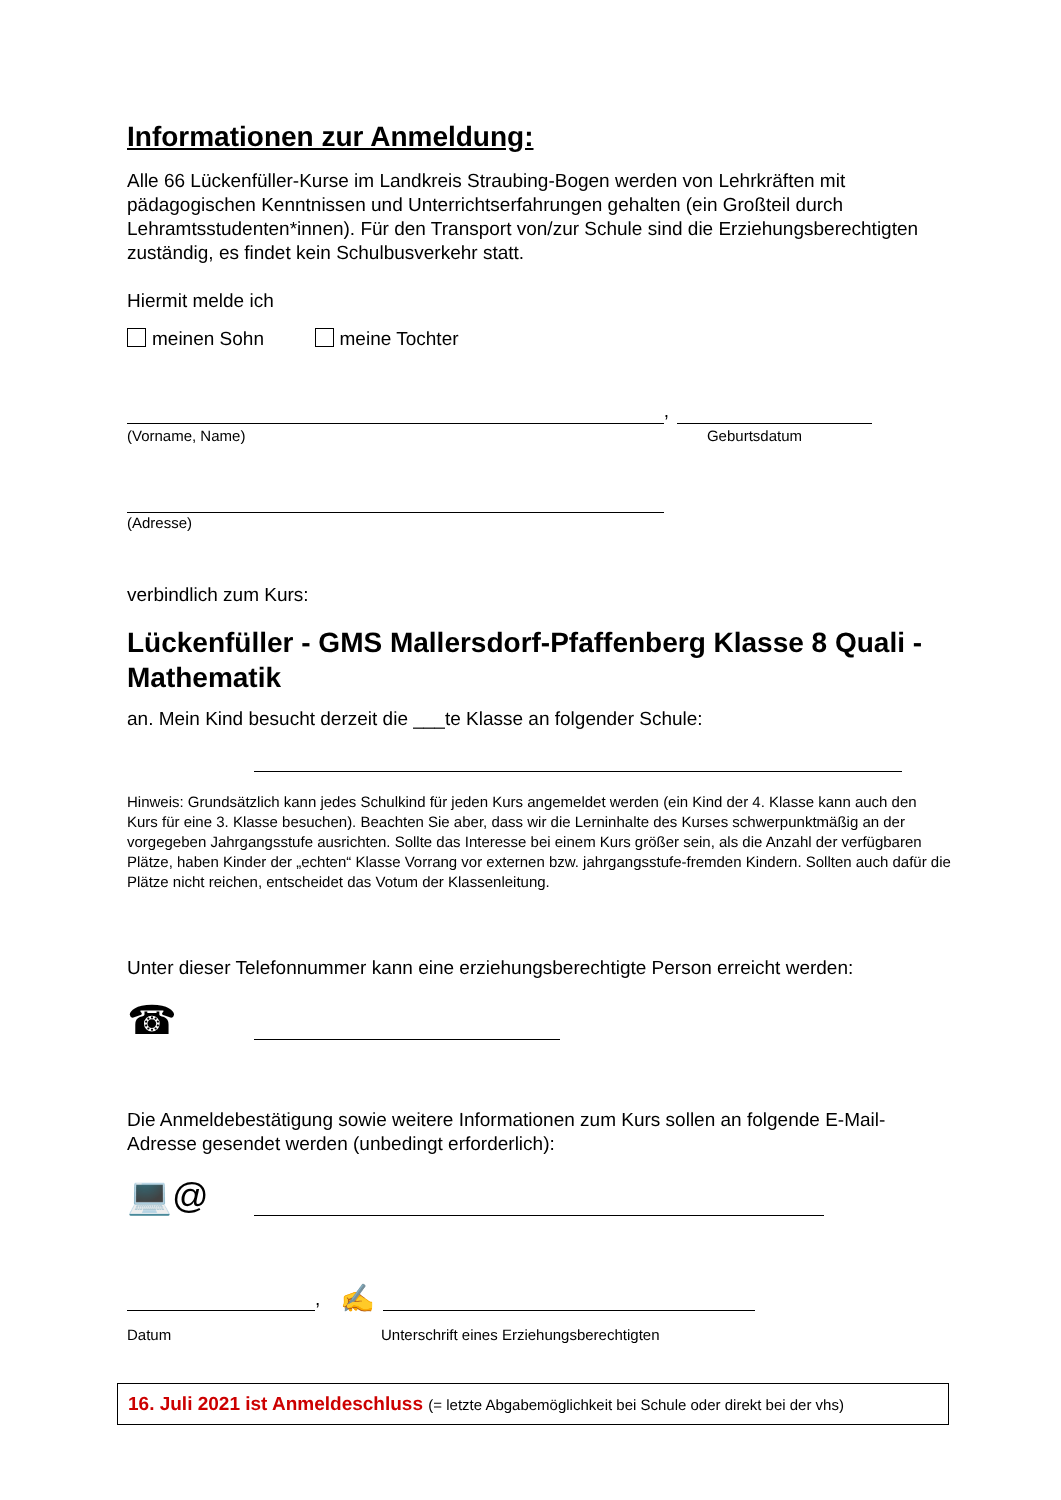Informationen zur Anmeldung:
Alle 66 Lückenfüller-Kurse im Landkreis Straubing-Bogen werden von Lehrkräften mit pädagogischen Kenntnissen und Unterrichtserfahrungen gehalten (ein Großteil durch Lehramtsstudenten*innen). Für den Transport von/zur Schule sind die Erziehungsberechtigten zuständig, es findet kein Schulbusverkehr statt.
Hiermit melde ich
meinen Sohn meine Tochter
,
(Vorname, Name) Geburtsdatum
(Adresse)
verbindlich zum Kurs:
Lückenfüller - GMS Mallersdorf-Pfaffenberg Klasse 8 Quali - Mathematik
an. Mein Kind besucht derzeit die ___te Klasse an folgender Schule:
Hinweis: Grundsätzlich kann jedes Schulkind für jeden Kurs angemeldet werden (ein Kind der 4. Klasse kann auch den Kurs für eine 3. Klasse besuchen). Beachten Sie aber, dass wir die Lerninhalte des Kurses schwerpunktmäßig an der vorgegeben Jahrgangsstufe ausrichten. Sollte das Interesse bei einem Kurs größer sein, als die Anzahl der verfügbaren Plätze, haben Kinder der „echten“ Klasse Vorrang vor externen bzw. jahrgangsstufe-fremden Kindern. Sollten auch dafür die Plätze nicht reichen, entscheidet das Votum der Klassenleitung.
Unter dieser Telefonnummer kann eine erziehungsberechtigte Person erreicht werden:
☎
Die Anmeldebestätigung sowie weitere Informationen zum Kurs sollen an folgende E-Mail-Adresse gesendet werden (unbedingt erforderlich):
💻@
, ✍
Datum Unterschrift eines Erziehungsberechtigten
16. Juli 2021 ist Anmeldeschluss (= letzte Abgabemöglichkeit bei Schule oder direkt bei der vhs)